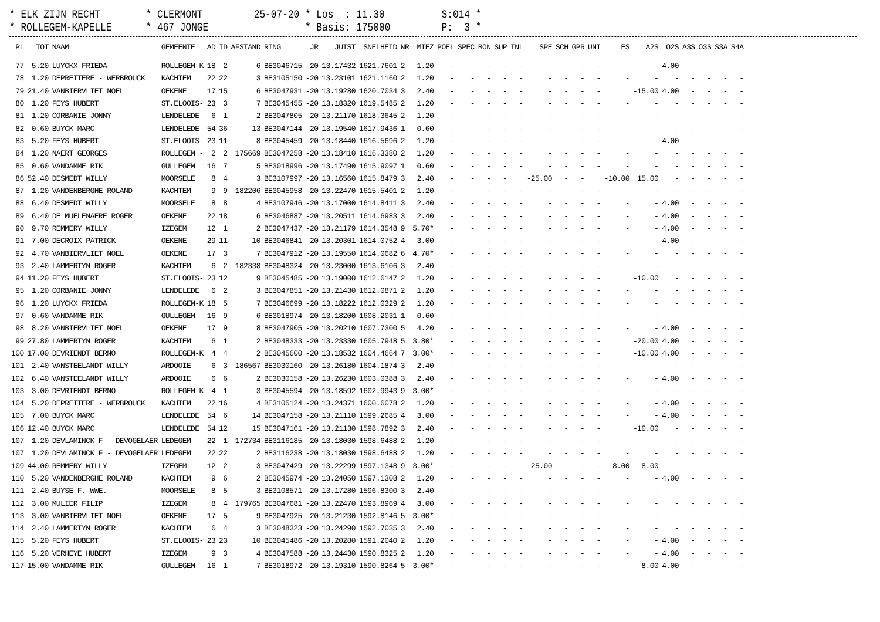* ELK ZIJN RECHT * CLERMONT 25-07-20 * Los : 11.30 S:014 * * ROLLEGEM-KAPELLE * 467 JONGE * Basis: 175000 P: 3 *
| PL | TOT | NAAM | GEMEENTE | AD | ID | AFSTAND | RING | JR | JUIST | SNELHEID | NR | MIEZ | POEL | SPEC | BON | SUP | INL | SPE | SCH | GPR | UNI | ES | A2S | O2S | A3S | O3S | S3A | S4A |
| --- | --- | --- | --- | --- | --- | --- | --- | --- | --- | --- | --- | --- | --- | --- | --- | --- | --- | --- | --- | --- | --- | --- | --- | --- | --- | --- | --- | --- |
| 77 | 5.20 | LUYCKX FRIEDA | ROLLEGEM-K | 18 | 2 | 6 | BE3046715 | -20 | 13.17432 | 1621.7601 | 2 | 1.20 | - | - | - | - | - | - | - | - | - | - | - | 4.00 | - | - | - | - |
| 78 | 1.20 | DEPREITERE - WERBROUCK | KACHTEM | 22 | 22 | 3 | BE3105150 | -20 | 13.23101 | 1621.1160 | 2 | 1.20 | - | - | - | - | - | - | - | - | - | - | - | - | - | - | - | - |
| 79 | 21.40 | VANBIERVLIET NOEL | OEKENE | 17 | 15 | 6 | BE3047931 | -20 | 13.19280 | 1620.7034 | 3 | 2.40 | - | - | - | - | - | - | - | - | - | | -15.00 | 4.00 | - | - | - | - |
| 80 | 1.20 | FEYS HUBERT | ST.ELOOIS- | 23 | 3 | 7 | BE3045455 | -20 | 13.18320 | 1619.5485 | 2 | 1.20 | - | - | - | - | - | - | - | - | - | - | - | - | - | - | - | - |
| 81 | 1.20 | CORBANIE JONNY | LENDELEDE | 6 | 1 | 2 | BE3047805 | -20 | 13.21170 | 1618.3645 | 2 | 1.20 | - | - | - | - | - | - | - | - | - | - | - | - | - | - | - | - |
| 82 | 0.60 | BUYCK MARC | LENDELEDE | 54 | 36 | 13 | BE3047144 | -20 | 13.19540 | 1617.9436 | 1 | 0.60 | - | - | - | - | - | - | - | - | - | - | - | - | - | - | - | - |
| 83 | 5.20 | FEYS HUBERT | ST.ELOOIS- | 23 | 11 | 8 | BE3045459 | -20 | 13.18440 | 1616.5696 | 2 | 1.20 | - | - | - | - | - | - | - | - | - | - | - | 4.00 | - | - | - | - |
| 84 | 1.20 | NAERT GEORGES | ROLLEGEM - | 2 | 2 | 175669 | BE3047258 | -20 | 13.18410 | 1616.3380 | 2 | 1.20 | - | - | - | - | - | - | - | - | - | - | - | - | - | - | - | - |
| 85 | 0.60 | VANDAMME RIK | GULLEGEM | 16 | 7 | 5 | BE3018996 | -20 | 13.17490 | 1615.9097 | 1 | 0.60 | - | - | - | - | - | - | - | - | - | - | - | - | - | - | - | - |
| 86 | 52.40 | DESMEDT WILLY | MOORSELE | 8 | 4 | 3 | BE3107997 | -20 | 13.16560 | 1615.8479 | 3 | 2.40 | - | - | - | - | | -25.00 | - | - | | -10.00 | 15.00 | - | - | - | - | - |
| 87 | 1.20 | VANDENBERGHE ROLAND | KACHTEM | 9 | 9 | 182206 | BE3045958 | -20 | 13.22470 | 1615.5401 | 2 | 1.20 | - | - | - | - | - | - | - | - | - | - | - | - | - | - | - | - |
| 88 | 6.40 | DESMEDT WILLY | MOORSELE | 8 | 8 | 4 | BE3107946 | -20 | 13.17000 | 1614.8411 | 3 | 2.40 | - | - | - | - | - | - | - | - | - | - | - | 4.00 | - | - | - | - |
| 89 | 6.40 | DE MUELENAERE ROGER | OEKENE | 22 | 18 | 6 | BE3046887 | -20 | 13.20511 | 1614.6983 | 3 | 2.40 | - | - | - | - | - | - | - | - | - | - | - | 4.00 | - | - | - | - |
| 90 | 9.70 | REMMERY WILLY | IZEGEM | 12 | 1 | 2 | BE3047437 | -20 | 13.21179 | 1614.3548 | 9 | 5.70* | - | - | - | - | - | - | - | - | - | - | - | 4.00 | - | - | - | - |
| 91 | 7.00 | DECROIX PATRICK | OEKENE | 29 | 11 | 10 | BE3046841 | -20 | 13.20301 | 1614.0752 | 4 | 3.00 | - | - | - | - | - | - | - | - | - | - | - | 4.00 | - | - | - | - |
| 92 | 4.70 | VANBIERVLIET NOEL | OEKENE | 17 | 3 | 7 | BE3047912 | -20 | 13.19550 | 1614.0682 | 6 | 4.70* | - | - | - | - | - | - | - | - | - | - | - | - | - | - | - | - |
| 93 | 2.40 | LAMMERTYN ROGER | KACHTEM | 6 | 2 | 182338 | BE3048324 | -20 | 13.23000 | 1613.6106 | 3 | 2.40 | - | - | - | - | - | - | - | - | - | - | - | - | - | - | - | - |
| 94 | 11.20 | FEYS HUBERT | ST.ELOOIS- | 23 | 12 | 9 | BE3045485 | -20 | 13.19000 | 1612.6147 | 2 | 1.20 | - | - | - | - | - | - | - | - | - | | -10.00 | - | - | - | - | - |
| 95 | 1.20 | CORBANIE JONNY | LENDELEDE | 6 | 2 | 3 | BE3047851 | -20 | 13.21430 | 1612.0871 | 2 | 1.20 | - | - | - | - | - | - | - | - | - | - | - | - | - | - | - | - |
| 96 | 1.20 | LUYCKX FRIEDA | ROLLEGEM-K | 18 | 5 | 7 | BE3046699 | -20 | 13.18222 | 1612.0329 | 2 | 1.20 | - | - | - | - | - | - | - | - | - | - | - | - | - | - | - | - |
| 97 | 0.60 | VANDAMME RIK | GULLEGEM | 16 | 9 | 6 | BE3018974 | -20 | 13.18200 | 1608.2031 | 1 | 0.60 | - | - | - | - | - | - | - | - | - | - | - | - | - | - | - | - |
| 98 | 8.20 | VANBIERVLIET NOEL | OEKENE | 17 | 9 | 8 | BE3047905 | -20 | 13.20210 | 1607.7300 | 5 | 4.20 | - | - | - | - | - | - | - | - | - | - | - | 4.00 | - | - | - | - |
| 99 | 27.80 | LAMMERTYN ROGER | KACHTEM | 6 | 1 | 2 | BE3048333 | -20 | 13.23330 | 1605.7948 | 5 | 3.80* | - | - | - | - | - | - | - | - | - | | -20.00 | 4.00 | - | - | - | - |
| 100 | 17.00 | DEVRIENDT BERNO | ROLLEGEM-K | 4 | 4 | 2 | BE3045600 | -20 | 13.18532 | 1604.4664 | 7 | 3.00* | - | - | - | - | - | - | - | - | - | | -10.00 | 4.00 | - | - | - | - |
| 101 | 2.40 | VANSTEELANDT WILLY | ARDOOIE | 6 | 3 | 186567 | BE3030160 | -20 | 13.26180 | 1604.1874 | 3 | 2.40 | - | - | - | - | - | - | - | - | - | - | - | - | - | - | - | - |
| 102 | 6.40 | VANSTEELANDT WILLY | ARDOOIE | 6 | 6 | 2 | BE3030158 | -20 | 13.26230 | 1603.0388 | 3 | 2.40 | - | - | - | - | - | - | - | - | - | - | - | 4.00 | - | - | - | - |
| 103 | 3.00 | DEVRIENDT BERNO | ROLLEGEM-K | 4 | 1 | 3 | BE3045594 | -20 | 13.18592 | 1602.9943 | 9 | 3.00* | - | - | - | - | - | - | - | - | - | - | - | - | - | - | - | - |
| 104 | 5.20 | DEPREITERE - WERBROUCK | KACHTEM | 22 | 16 | 4 | BE3105124 | -20 | 13.24371 | 1600.6078 | 2 | 1.20 | - | - | - | - | - | - | - | - | - | - | - | 4.00 | - | - | - | - |
| 105 | 7.00 | BUYCK MARC | LENDELEDE | 54 | 6 | 14 | BE3047158 | -20 | 13.21110 | 1599.2685 | 4 | 3.00 | - | - | - | - | - | - | - | - | - | - | - | 4.00 | - | - | - | - |
| 106 | 12.40 | BUYCK MARC | LENDELEDE | 54 | 12 | 15 | BE3047161 | -20 | 13.21130 | 1598.7892 | 3 | 2.40 | - | - | - | - | - | - | - | - | - | | -10.00 | - | - | - | - | - |
| 107 | 1.20 | DEVLAMINCK F - DEVOGELAER | LEDEGEM | 22 | 1 | 172734 | BE3116185 | -20 | 13.18030 | 1598.6488 | 2 | 1.20 | - | - | - | - | - | - | - | - | - | - | - | - | - | - | - | - |
| 107 | 1.20 | DEVLAMINCK F - DEVOGELAER | LEDEGEM | 22 | 22 | 2 | BE3116238 | -20 | 13.18030 | 1598.6488 | 2 | 1.20 | - | - | - | - | - | - | - | - | - | - | - | - | - | - | - | - |
| 109 | 44.00 | REMMERY WILLY | IZEGEM | 12 | 2 | 3 | BE3047429 | -20 | 13.22299 | 1597.1348 | 9 | 3.00* | - | - | - | - | | -25.00 | - | - | - | 8.00 | 8.00 | - | - | - | - | - |
| 110 | 5.20 | VANDENBERGHE ROLAND | KACHTEM | 9 | 6 | 2 | BE3045974 | -20 | 13.24050 | 1597.1308 | 2 | 1.20 | - | - | - | - | - | - | - | - | - | - | - | 4.00 | - | - | - | - |
| 111 | 2.40 | BUYSE F. WWE. | MOORSELE | 8 | 5 | 3 | BE3108571 | -20 | 13.17280 | 1596.8300 | 3 | 2.40 | - | - | - | - | - | - | - | - | - | - | - | - | - | - | - | - |
| 112 | 3.00 | MULIER FILIP | IZEGEM | 8 | 4 | 179765 | BE3047681 | -20 | 13.22470 | 1593.8969 | 4 | 3.00 | - | - | - | - | - | - | - | - | - | - | - | - | - | - | - | - |
| 113 | 3.00 | VANBIERVLIET NOEL | OEKENE | 17 | 5 | 9 | BE3047925 | -20 | 13.21230 | 1592.8146 | 5 | 3.00* | - | - | - | - | - | - | - | - | - | - | - | - | - | - | - | - |
| 114 | 2.40 | LAMMERTYN ROGER | KACHTEM | 6 | 4 | 3 | BE3048323 | -20 | 13.24290 | 1592.7035 | 3 | 2.40 | - | - | - | - | - | - | - | - | - | - | - | - | - | - | - | - |
| 115 | 5.20 | FEYS HUBERT | ST.ELOOIS- | 23 | 23 | 10 | BE3045486 | -20 | 13.20280 | 1591.2040 | 2 | 1.20 | - | - | - | - | - | - | - | - | - | - | - | 4.00 | - | - | - | - |
| 116 | 5.20 | VERHEYE HUBERT | IZEGEM | 9 | 3 | 4 | BE3047588 | -20 | 13.24430 | 1590.8325 | 2 | 1.20 | - | - | - | - | - | - | - | - | - | - | - | 4.00 | - | - | - | - |
| 117 | 15.00 | VANDAMME RIK | GULLEGEM | 16 | 1 | 7 | BE3018972 | -20 | 13.19310 | 1590.8264 | 5 | 3.00* | - | - | - | - | - | - | - | - | - | - | 8.00 | 4.00 | - | - | - | - |